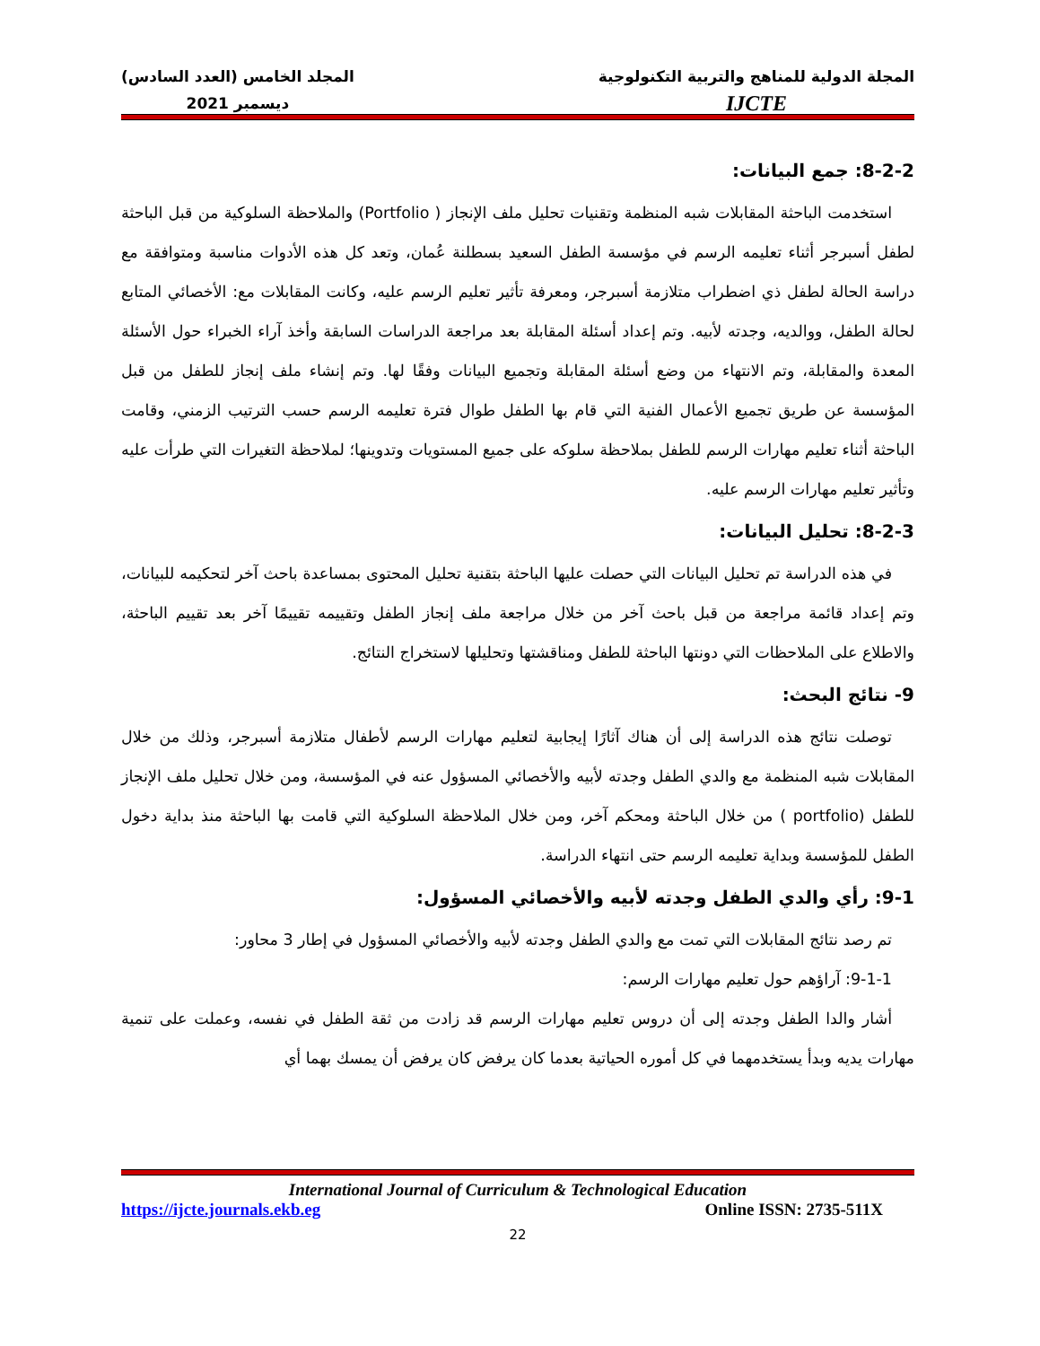المجلة الدولية للمناهج والتربية التكنولوجية
IJCTE
المجلد الخامس (العدد السادس)
ديسمبر 2021
8-2-2: جمع البيانات:
استخدمت الباحثة المقابلات شبه المنظمة وتقنيات تحليل ملف الإنجاز ( Portfolio) والملاحظة السلوكية من قبل الباحثة لطفل أسبرجر أثناء تعليمه الرسم في مؤسسة الطفل السعيد بسطلنة عُمان، وتعد كل هذه الأدوات مناسبة ومتوافقة مع دراسة الحالة لطفل ذي اضطراب متلازمة أسبرجر، ومعرفة تأثير تعليم الرسم عليه، وكانت المقابلات مع: الأخصائي المتابع لحالة الطفل، ووالديه، وجدته لأبيه. وتم إعداد أسئلة المقابلة بعد مراجعة الدراسات السابقة وأخذ آراء الخبراء حول الأسئلة المعدة والمقابلة، وتم الانتهاء من وضع أسئلة المقابلة وتجميع البيانات وفقًا لها. وتم إنشاء ملف إنجاز للطفل من قبل المؤسسة عن طريق تجميع الأعمال الفنية التي قام بها الطفل طوال فترة تعليمه الرسم حسب الترتيب الزمني، وقامت الباحثة أثناء تعليم مهارات الرسم للطفل بملاحظة سلوكه على جميع المستويات وتدوينها؛ لملاحظة التغيرات التي طرأت عليه وتأثير تعليم مهارات الرسم عليه.
8-2-3: تحليل البيانات:
في هذه الدراسة تم تحليل البيانات التي حصلت عليها الباحثة بتقنية تحليل المحتوى بمساعدة باحث آخر لتحكيمه للبيانات، وتم إعداد قائمة مراجعة من قبل باحث آخر من خلال مراجعة ملف إنجاز الطفل وتقييمه تقييمًا آخر بعد تقييم الباحثة، والاطلاع على الملاحظات التي دونتها الباحثة للطفل ومناقشتها وتحليلها لاستخراج النتائج.
9- نتائج البحث:
توصلت نتائج هذه الدراسة إلى أن هناك آثارًا إيجابية لتعليم مهارات الرسم لأطفال متلازمة أسبرجر، وذلك من خلال المقابلات شبه المنظمة مع والدي الطفل وجدته لأبيه والأخصائي المسؤول عنه في المؤسسة، ومن خلال تحليل ملف الإنجاز للطفل (portfolio ) من خلال الباحثة ومحكم آخر، ومن خلال الملاحظة السلوكية التي قامت بها الباحثة منذ بداية دخول الطفل للمؤسسة وبداية تعليمه الرسم حتى انتهاء الدراسة.
9-1: رأي والدي الطفل وجدته لأبيه والأخصائي المسؤول:
تم رصد نتائج المقابلات التي تمت مع والدي الطفل وجدته لأبيه والأخصائي المسؤول في إطار 3 محاور:
9-1-1: آراؤهم حول تعليم مهارات الرسم:
أشار والدا الطفل وجدته إلى أن دروس تعليم مهارات الرسم قد زادت من ثقة الطفل في نفسه، وعملت على تنمية مهارات يديه وبدأ يستخدمهما في كل أموره الحياتية بعدما كان يرفض كان يرفض أن يمسك بهما أي
International Journal of Curriculum & Technological Education
https://ijcte.journals.ekb.eg Online ISSN: 2735-511X
22